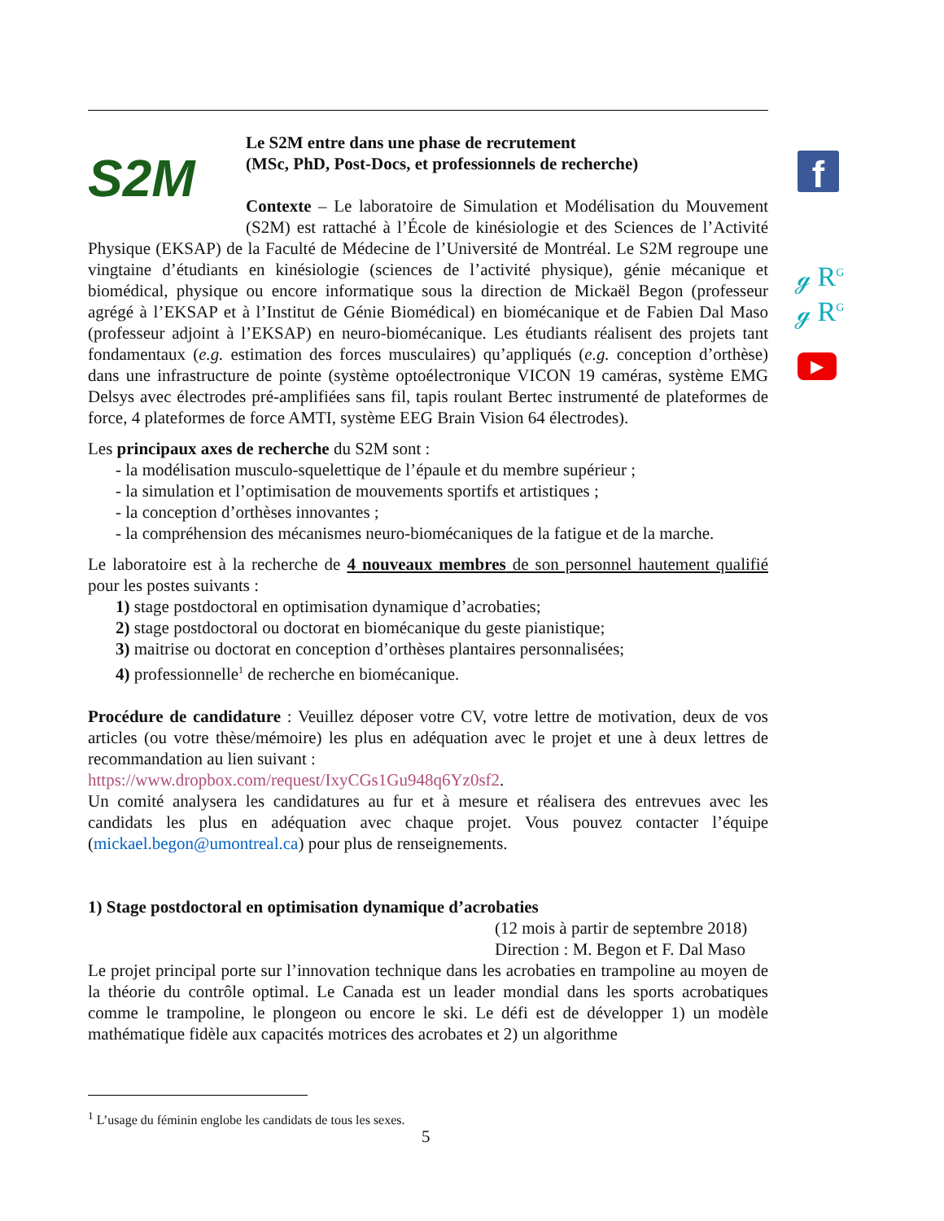S2M
Le S2M entre dans une phase de recrutement
(MSc, PhD, Post-Docs, et professionnels de recherche)
Contexte – Le laboratoire de Simulation et Modélisation du Mouvement (S2M) est rattaché à l’École de kinésiologie et des Sciences de l’Activité Physique (EKSAP) de la Faculté de Médecine de l’Université de Montréal. Le S2M regroupe une vingtaine d’étudiants en kinésiologie (sciences de l’activité physique), génie mécanique et biomédical, physique ou encore informatique sous la direction de Mickaël Begon (professeur agrégé à l’EKSAP et à l’Institut de Génie Biomédical) en biomécanique et de Fabien Dal Maso (professeur adjoint à l’EKSAP) en neuro-biomécanique. Les étudiants réalisent des projets tant fondamentaux (e.g. estimation des forces musculaires) qu’appliqués (e.g. conception d’orthèse) dans une infrastructure de pointe (système optoélectronique VICON 19 caméras, système EMG Delsys avec électrodes pré-amplifiées sans fil, tapis roulant Bertec instrumenté de plateformes de force, 4 plateformes de force AMTI, système EEG Brain Vision 64 électrodes).
Les principaux axes de recherche du S2M sont :
- la modélisation musculo-squelettique de l’épaule et du membre supérieur ;
- la simulation et l’optimisation de mouvements sportifs et artistiques ;
- la conception d’orthèses innovantes ;
- la compréhension des mécanismes neuro-biomécaniques de la fatigue et de la marche.
Le laboratoire est à la recherche de 4 nouveaux membres de son personnel hautement qualifié pour les postes suivants :
1) stage postdoctoral en optimisation dynamique d’acrobaties;
2) stage postdoctoral ou doctorat en biomécanique du geste pianistique;
3) maitrise ou doctorat en conception d’orthèses plantaires personnalisées;
4) professionnelle<sup>1</sup> de recherche en biomécanique.
Procédure de candidature : Veuillez déposer votre CV, votre lettre de motivation, deux de vos articles (ou votre thèse/mémoire) les plus en adéquation avec le projet et une à deux lettres de recommandation au lien suivant :
https://www.dropbox.com/request/IxyCGs1Gu948q6Yz0sf2.
Un comité analysera les candidatures au fur et à mesure et réalisera des entrevues avec les candidats les plus en adéquation avec chaque projet. Vous pouvez contacter l’équipe (mickael.begon@umontreal.ca) pour plus de renseignements.
1) Stage postdoctoral en optimisation dynamique d’acrobaties
(12 mois à partir de septembre 2018)
Direction : M. Begon et F. Dal Maso
Le projet principal porte sur l’innovation technique dans les acrobaties en trampoline au moyen de la théorie du contrôle optimal. Le Canada est un leader mondial dans les sports acrobatiques comme le trampoline, le plongeon ou encore le ski. Le défi est de développer 1) un modèle mathématique fidèle aux capacités motrices des acrobates et 2) un algorithme
f
ℊ R<sup>G</sup>
ℊ R<sup>G</sup>
▶
<sup>1</sup> L’usage du féminin englobe les candidats de tous les sexes.
5